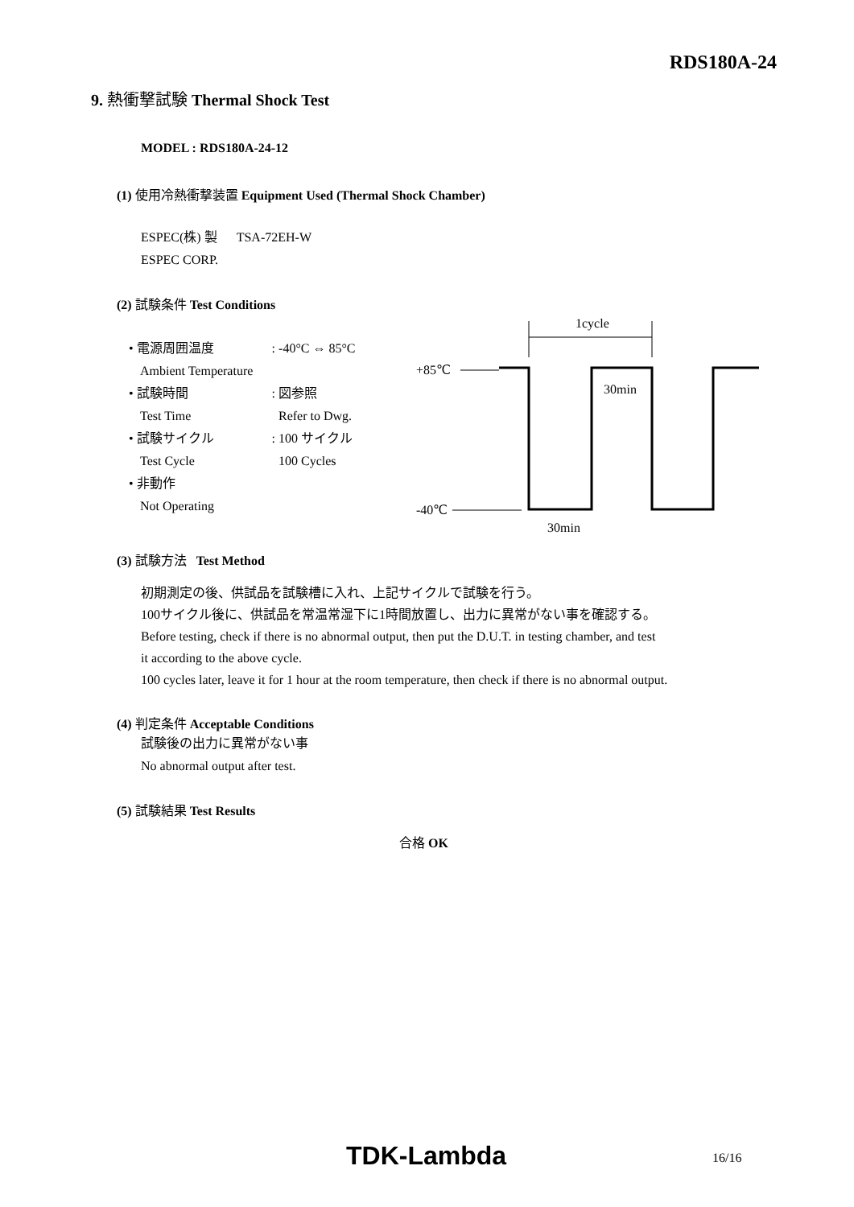RDS180A-24
9. 熱衝撃試験 Thermal Shock Test
MODEL : RDS180A-24-12
(1) 使用冷熱衝撃装置 Equipment Used (Thermal Shock Chamber)
ESPEC(株) 製 TSA-72EH-W
ESPEC CORP.
(2) 試験条件 Test Conditions
• 電源周囲温度: -40°C ⇔ 85°C
Ambient Temperature
• 試験時間: 図参照
Test Time Refer to Dwg.
• 試験サイクル: 100 サイクル
Test Cycle 100 Cycles
• 非動作
Not Operating
1cycle
+85℃
30min
-40℃
30min
(3) 試験方法 Test Method
初期測定の後、供試品を試験槽に入れ、上記サイクルで試験を行う。
100サイクル後に、供試品を常温常湿下に1時間放置し、出力に異常がない事を確認する。
Before testing, check if there is no abnormal output, then put the D.U.T. in testing chamber, and test
it according to the above cycle.
100 cycles later, leave it for 1 hour at the room temperature, then check if there is no abnormal output.
(4) 判定条件 Acceptable Conditions
試験後の出力に異常がない事
No abnormal output after test.
(5) 試験結果 Test Results
合格 OK
TDK-Lambda 16/16